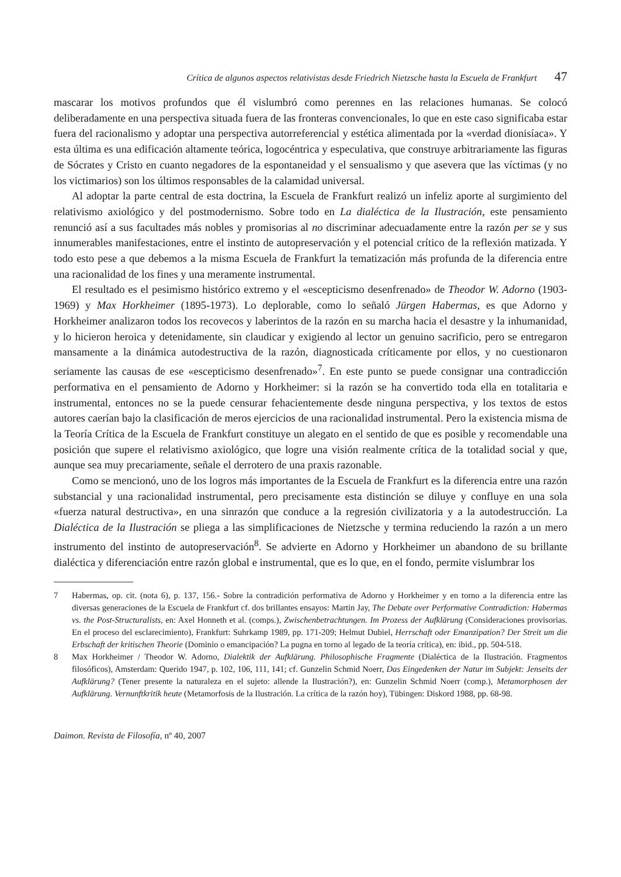Crítica de algunos aspectos relativistas desde Friedrich Nietzsche hasta la Escuela de Frankfurt 47
mascarar los motivos profundos que él vislumbró como perennes en las relaciones humanas. Se colocó deliberadamente en una perspectiva situada fuera de las fronteras convencionales, lo que en este caso significaba estar fuera del racionalismo y adoptar una perspectiva autorreferencial y estética alimentada por la «verdad dionisíaca». Y esta última es una edificación altamente teórica, logocéntrica y especulativa, que construye arbitrariamente las figuras de Sócrates y Cristo en cuanto negadores de la espontaneidad y el sensualismo y que asevera que las víctimas (y no los victimarios) son los últimos responsables de la calamidad universal.
Al adoptar la parte central de esta doctrina, la Escuela de Frankfurt realizó un infeliz aporte al surgimiento del relativismo axiológico y del postmodernismo. Sobre todo en La dialéctica de la Ilustración, este pensamiento renunció así a sus facultades más nobles y promisorias al no discriminar adecuadamente entre la razón per se y sus innumerables manifestaciones, entre el instinto de autopreservación y el potencial crítico de la reflexión matizada. Y todo esto pese a que debemos a la misma Escuela de Frankfurt la tematización más profunda de la diferencia entre una racionalidad de los fines y una meramente instrumental.
El resultado es el pesimismo histórico extremo y el «escepticismo desenfrenado» de Theodor W. Adorno (1903-1969) y Max Horkheimer (1895-1973). Lo deplorable, como lo señaló Jürgen Habermas, es que Adorno y Horkheimer analizaron todos los recovecos y laberintos de la razón en su marcha hacia el desastre y la inhumanidad, y lo hicieron heroica y detenidamente, sin claudicar y exigiendo al lector un genuino sacrificio, pero se entregaron mansamente a la dinámica autodestructiva de la razón, diagnosticada críticamente por ellos, y no cuestionaron seriamente las causas de ese «escepticismo desenfrenado»<sup>7</sup>. En este punto se puede consignar una contradicción performativa en el pensamiento de Adorno y Horkheimer: si la razón se ha convertido toda ella en totalitaria e instrumental, entonces no se la puede censurar fehacientemente desde ninguna perspectiva, y los textos de estos autores caerían bajo la clasificación de meros ejercicios de una racionalidad instrumental. Pero la existencia misma de la Teoría Crítica de la Escuela de Frankfurt constituye un alegato en el sentido de que es posible y recomendable una posición que supere el relativismo axiológico, que logre una visión realmente crítica de la totalidad social y que, aunque sea muy precariamente, señale el derrotero de una praxis razonable.
Como se mencionó, uno de los logros más importantes de la Escuela de Frankfurt es la diferencia entre una razón substancial y una racionalidad instrumental, pero precisamente esta distinción se diluye y confluye en una sola «fuerza natural destructiva», en una sinrazón que conduce a la regresión civilizatoria y a la autodestrucción. La Dialéctica de la Ilustración se pliega a las simplificaciones de Nietzsche y termina reduciendo la razón a un mero instrumento del instinto de autopreservación<sup>8</sup>. Se advierte en Adorno y Horkheimer un abandono de su brillante dialéctica y diferenciación entre razón global e instrumental, que es lo que, en el fondo, permite vislumbrar los
7 Habermas, op. cit. (nota 6), p. 137, 156.- Sobre la contradición performativa de Adorno y Horkheimer y en torno a la diferencia entre las diversas generaciones de la Escuela de Frankfurt cf. dos brillantes ensayos: Martin Jay, The Debate over Performative Contradiction: Habermas vs. the Post-Structuralists, en: Axel Honneth et al. (comps.), Zwischenbetrachtungen. Im Prozess der Aufklärung (Consideraciones provisorias. En el proceso del esclarecimiento), Frankfurt: Suhrkamp 1989, pp. 171-209; Helmut Dubiel, Herrschaft oder Emanzipation? Der Streit um die Erbschaft der kritischen Theorie (Dominio o emancipación? La pugna en torno al legado de la teoría crítica), en: ibid., pp. 504-518.
8 Max Horkheimer / Theodor W. Adorno, Dialektik der Aufklärung. Philosophische Fragmente (Dialéctica de la Ilustración. Fragmentos filosóficos), Amsterdam: Querido 1947, p. 102, 106, 111, 141; cf. Gunzelin Schmid Noerr, Das Eingedenken der Natur im Subjekt: Jenseits der Aufklärung? (Tener presente la naturaleza en el sujeto: allende la Ilustración?), en: Gunzelin Schmid Noerr (comp.), Metamorphosen der Aufklärung. Vernunftkritik heute (Metamorfosis de la Ilustración. La crítica de la razón hoy), Tübingen: Diskord 1988, pp. 68-98.
Daimon. Revista de Filosofía, nº 40, 2007